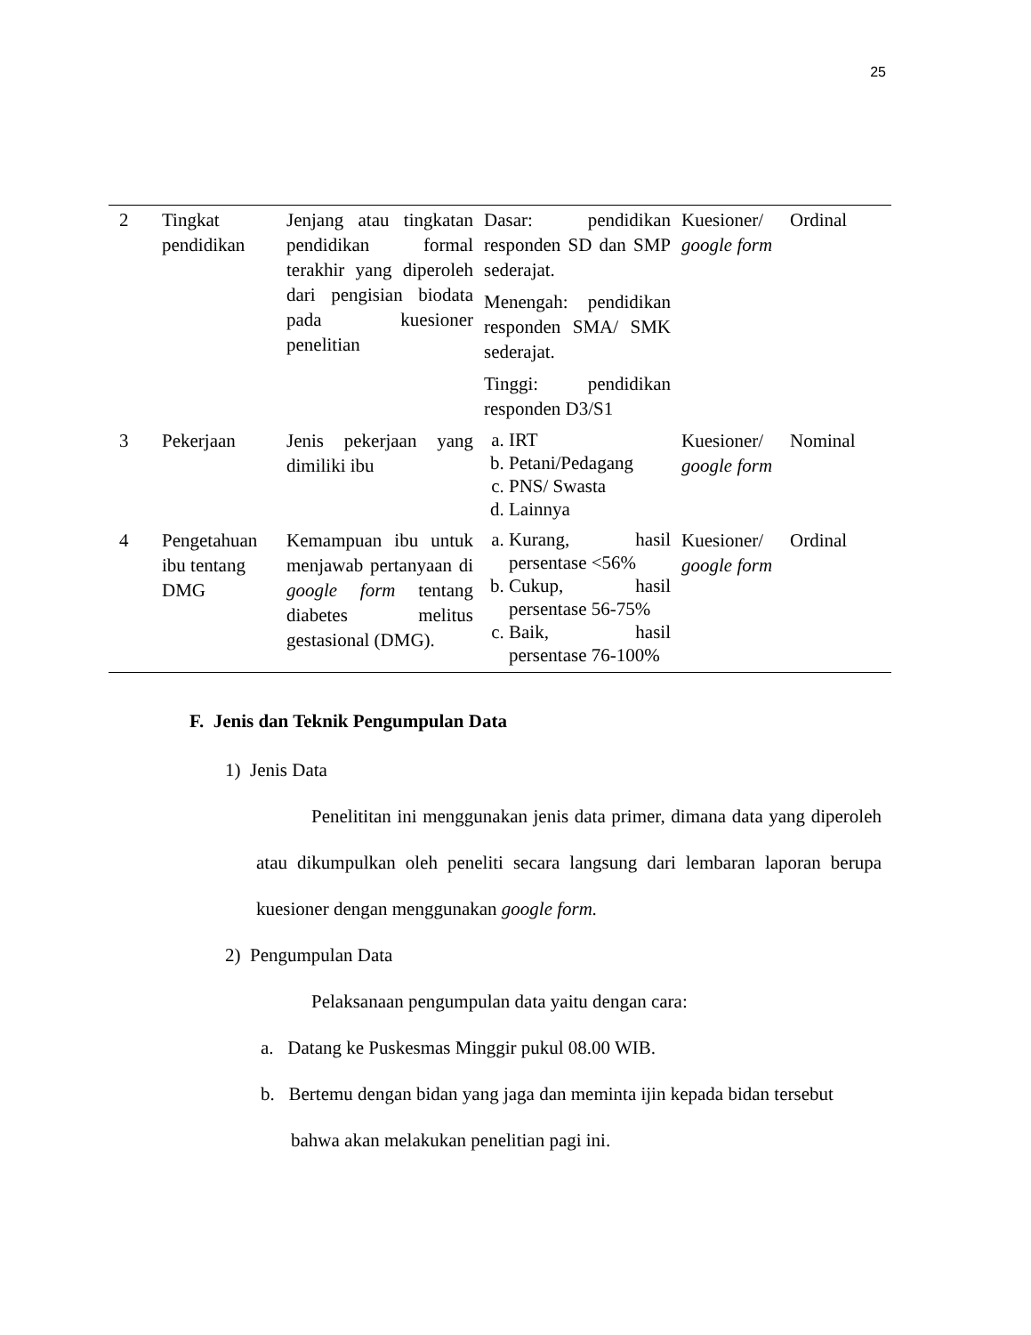25
| 2 | Tingkat pendidikan | Jenjang atau tingkatan pendidikan formal terakhir yang diperoleh dari pengisian biodata pada kuesioner penelitian | Dasar: pendidikan responden SD dan SMP sederajat. Menengah: pendidikan responden SMA/ SMK sederajat. Tinggi: pendidikan responden D3/S1 | Kuesioner/ google form | Ordinal |
| 3 | Pekerjaan | Jenis pekerjaan yang dimiliki ibu | a. IRT b. Petani/Pedagang c. PNS/ Swasta d. Lainnya | Kuesioner/ google form | Nominal |
| 4 | Pengetahuan ibu tentang DMG | Kemampuan ibu untuk menjawab pertanyaan di google form tentang diabetes melitus gestasional (DMG). | a. Kurang, hasil persentase <56% b. Cukup, hasil persentase 56-75% c. Baik, hasil persentase 76-100% | Kuesioner/ google form | Ordinal |
F. Jenis dan Teknik Pengumpulan Data
1) Jenis Data
Penelititan ini menggunakan jenis data primer, dimana data yang diperoleh atau dikumpulkan oleh peneliti secara langsung dari lembaran laporan berupa kuesioner dengan menggunakan google form.
2) Pengumpulan Data
Pelaksanaan pengumpulan data yaitu dengan cara:
a. Datang ke Puskesmas Minggir pukul 08.00 WIB.
b. Bertemu dengan bidan yang jaga dan meminta ijin kepada bidan tersebut
bahwa akan melakukan penelitian pagi ini.